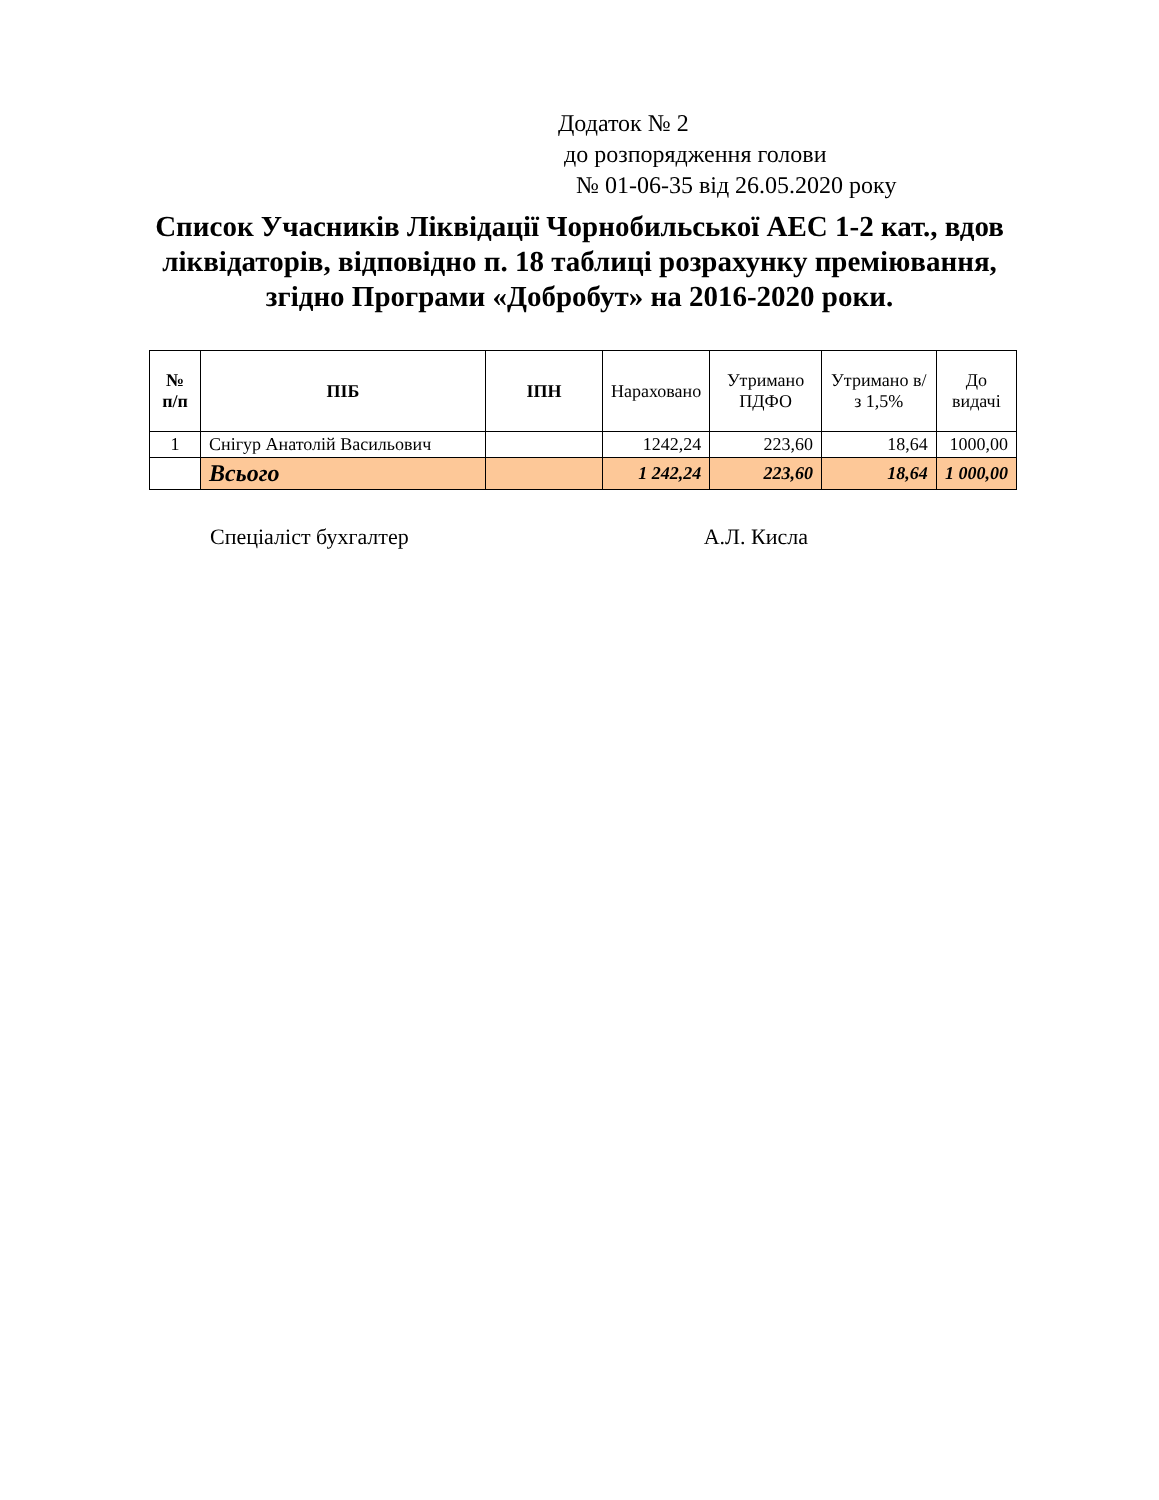Додаток № 2
до розпорядження голови
№ 01-06-35 від 26.05.2020 року
Список Учасників Ліквідації Чорнобильської АЕС 1-2 кат., вдов ліквідаторів, відповідно п. 18 таблиці розрахунку преміювання, згідно Програми «Добробут» на 2016-2020 роки.
| № п/п | ПІБ | ІПН | Нараховано | Утримано ПДФО | Утримано в/з 1,5% | До видачі |
| --- | --- | --- | --- | --- | --- | --- |
| 1 | Снігур Анатолій Васильович | | 1242,24 | 223,60 | 18,64 | 1000,00 |
| | Всього | | 1 242,24 | 223,60 | 18,64 | 1 000,00 |
Спеціаліст бухгалтер А.Л. Кисла